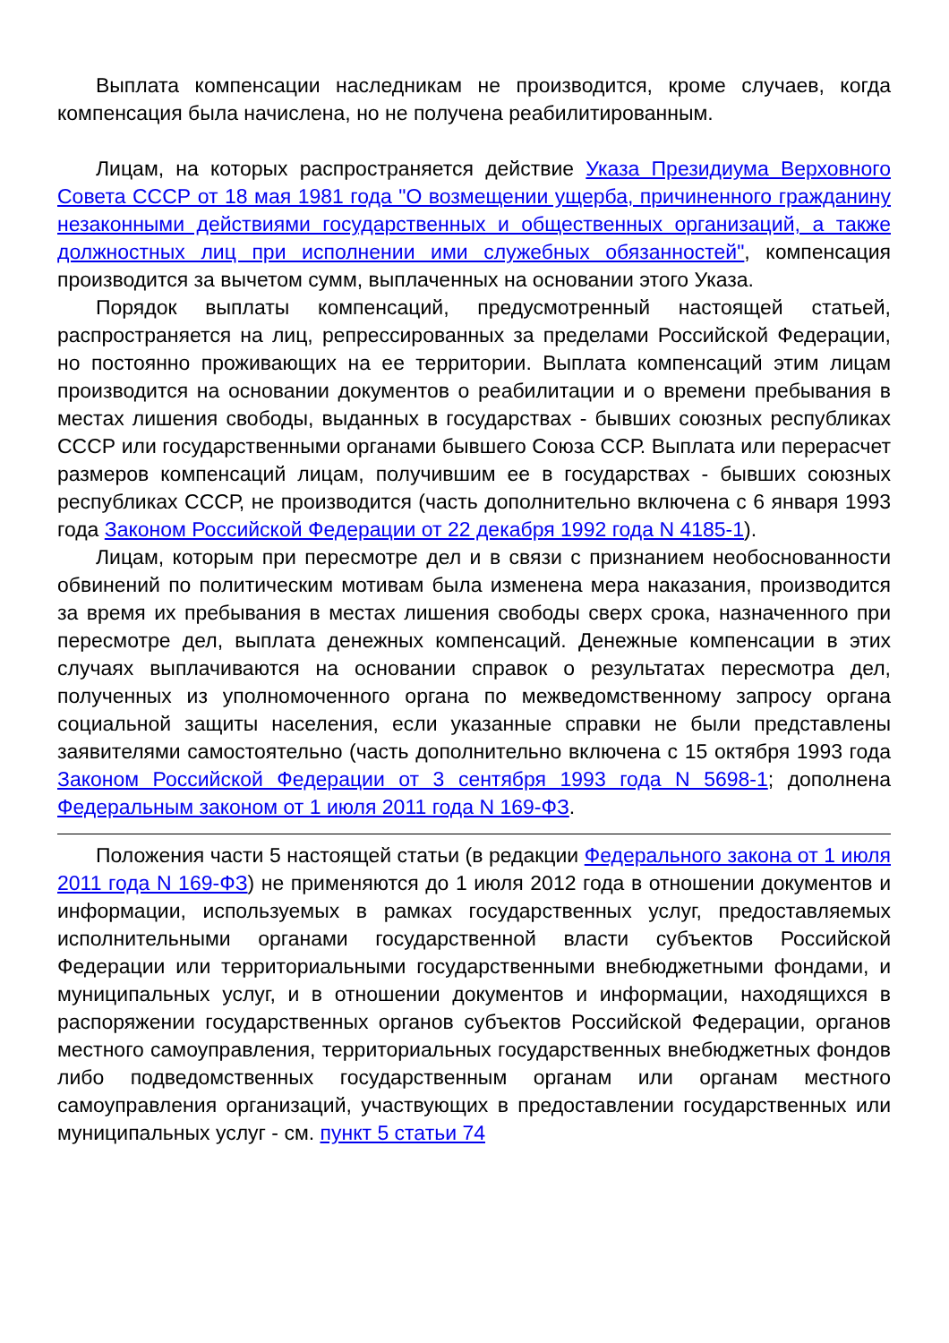Выплата компенсации наследникам не производится, кроме случаев, когда компенсация была начислена, но не получена реабилитированным.
Лицам, на которых распространяется действие Указа Президиума Верховного Совета СССР от 18 мая 1981 года "О возмещении ущерба, причиненного гражданину незаконными действиями государственных и общественных организаций, а также должностных лиц при исполнении ими служебных обязанностей", компенсация производится за вычетом сумм, выплаченных на основании этого Указа.
Порядок выплаты компенсаций, предусмотренный настоящей статьей, распространяется на лиц, репрессированных за пределами Российской Федерации, но постоянно проживающих на ее территории. Выплата компенсаций этим лицам производится на основании документов о реабилитации и о времени пребывания в местах лишения свободы, выданных в государствах - бывших союзных республиках СССР или государственными органами бывшего Союза ССР. Выплата или перерасчет размеров компенсаций лицам, получившим ее в государствах - бывших союзных республиках СССР, не производится (часть дополнительно включена с 6 января 1993 года Законом Российской Федерации от 22 декабря 1992 года N 4185-1).
Лицам, которым при пересмотре дел и в связи с признанием необоснованности обвинений по политическим мотивам была изменена мера наказания, производится за время их пребывания в местах лишения свободы сверх срока, назначенного при пересмотре дел, выплата денежных компенсаций. Денежные компенсации в этих случаях выплачиваются на основании справок о результатах пересмотра дел, полученных из уполномоченного органа по межведомственному запросу органа социальной защиты населения, если указанные справки не были представлены заявителями самостоятельно (часть дополнительно включена с 15 октября 1993 года Законом Российской Федерации от 3 сентября 1993 года N 5698-1; дополнена Федеральным законом от 1 июля 2011 года N 169-ФЗ.
Положения части 5 настоящей статьи (в редакции Федерального закона от 1 июля 2011 года N 169-ФЗ) не применяются до 1 июля 2012 года в отношении документов и информации, используемых в рамках государственных услуг, предоставляемых исполнительными органами государственной власти субъектов Российской Федерации или территориальными государственными внебюджетными фондами, и муниципальных услуг, и в отношении документов и информации, находящихся в распоряжении государственных органов субъектов Российской Федерации, органов местного самоуправления, территориальных государственных внебюджетных фондов либо подведомственных государственным органам или органам местного самоуправления организаций, участвующих в предоставлении государственных или муниципальных услуг - см. пункт 5 статьи 74